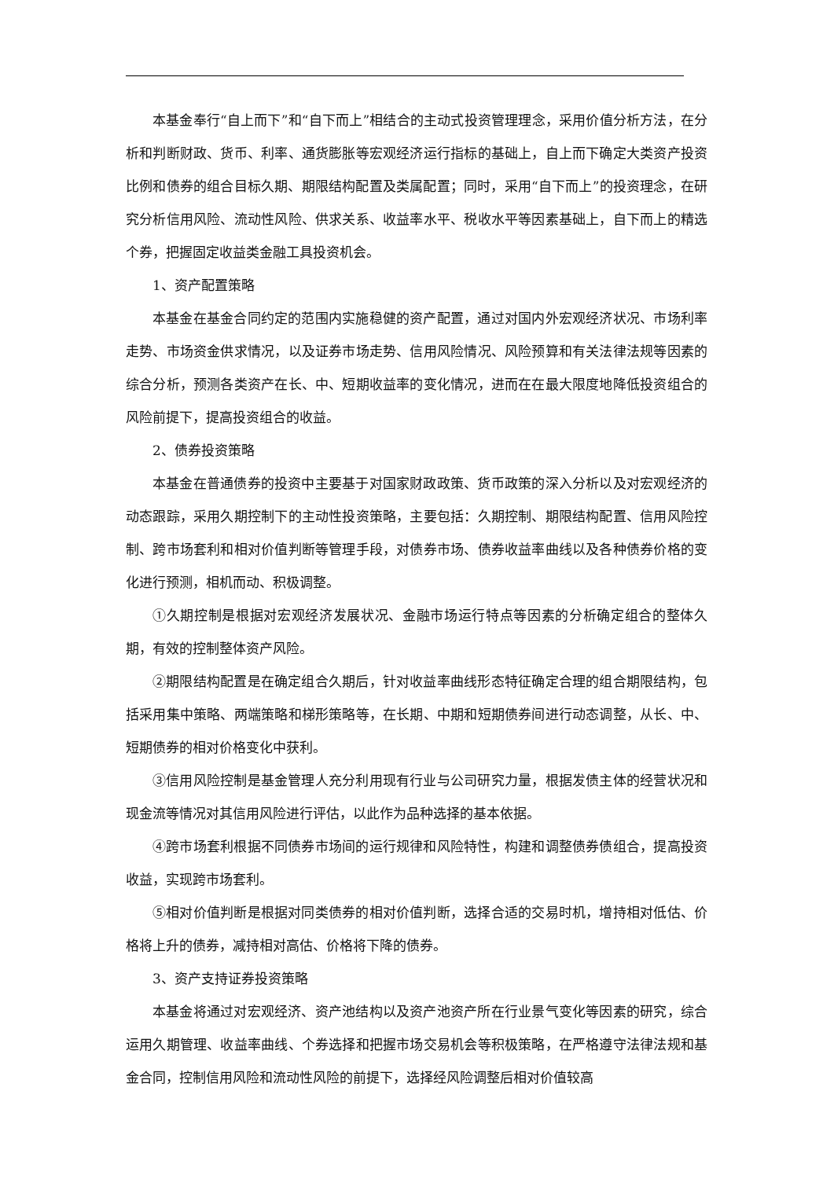本基金奉行“自上而下”和“自下而上”相结合的主动式投资管理理念，采用价值分析方法，在分析和判断财政、货币、利率、通货膨胀等宏观经济运行指标的基础上，自上而下确定大类资产投资比例和债券的组合目标久期、期限结构配置及类属配置；同时，采用“自下而上”的投资理念，在研究分析信用风险、流动性风险、供求关系、收益率水平、税收水平等因素基础上，自下而上的精选个券，把握固定收益类金融工具投资机会。
1、资产配置策略
本基金在基金合同约定的范围内实施稳健的资产配置，通过对国内外宏观经济状况、市场利率走势、市场资金供求情况，以及证券市场走势、信用风险情况、风险预算和有关法律法规等因素的综合分析，预测各类资产在长、中、短期收益率的变化情况，进而在在最大限度地降低投资组合的风险前提下，提高投资组合的收益。
2、债券投资策略
本基金在普通债券的投资中主要基于对国家财政政策、货币政策的深入分析以及对宏观经济的动态跟踪，采用久期控制下的主动性投资策略，主要包括：久期控制、期限结构配置、信用风险控制、跨市场套利和相对价值判断等管理手段，对债券市场、债券收益率曲线以及各种债券价格的变化进行预测，相机而动、积极调整。
①久期控制是根据对宏观经济发展状况、金融市场运行特点等因素的分析确定组合的整体久期，有效的控制整体资产风险。
②期限结构配置是在确定组合久期后，针对收益率曲线形态特征确定合理的组合期限结构，包括采用集中策略、两端策略和梯形策略等，在长期、中期和短期债券间进行动态调整，从长、中、短期债券的相对价格变化中获利。
③信用风险控制是基金管理人充分利用现有行业与公司研究力量，根据发债主体的经营状况和现金流等情况对其信用风险进行评估，以此作为品种选择的基本依据。
④跨市场套利根据不同债券市场间的运行规律和风险特性，构建和调整债券债组合，提高投资收益，实现跨市场套利。
⑤相对价值判断是根据对同类债券的相对价值判断，选择合适的交易时机，增持相对低估、价格将上升的债券，减持相对高估、价格将下降的债券。
3、资产支持证券投资策略
本基金将通过对宏观经济、资产池结构以及资产池资产所在行业景气变化等因素的研究，综合运用久期管理、收益率曲线、个券选择和把握市场交易机会等积极策略，在严格遵守法律法规和基金合同，控制信用风险和流动性风险的前提下，选择经风险调整后相对价值较高